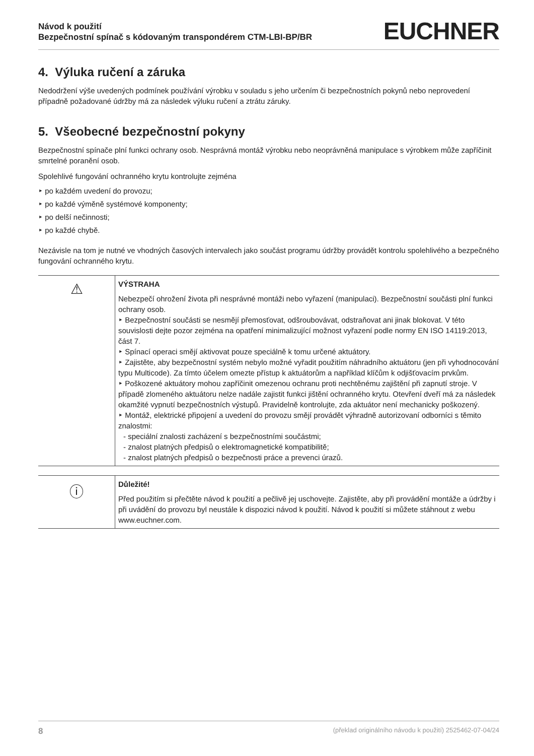Návod k použití
Bezpečnostní spínač s kódovaným transpondérem CTM-LBI-BP/BR
EUCHNER
4. Výluka ručení a záruka
Nedodržení výše uvedených podmínek používání výrobku v souladu s jeho určením či bezpečnostních pokynů nebo neprovedení případně požadované údržby má za následek výluku ručení a ztrátu záruky.
5. Všeobecné bezpečnostní pokyny
Bezpečnostní spínače plní funkci ochrany osob. Nesprávná montáž výrobku nebo neoprávněná manipulace s výrobkem může zapříčinit smrtelné poranění osob.
Spolehlivé fungování ochranného krytu kontrolujte zejména
‣ po každém uvedení do provozu;
‣ po každé výměně systémové komponenty;
‣ po delší nečinnosti;
‣ po každé chybě.
Nezávisle na tom je nutné ve vhodných časových intervalech jako součást programu údržby provádět kontrolu spolehlivého a bezpečného fungování ochranného krytu.
⚠
VÝSTRAHA
Nebezpečí ohrožení života při nesprávné montáži nebo vyřazení (manipulaci). Bezpečnostní součásti plní funkci ochrany osob.
‣ Bezpečnostní součásti se nesmějí přemosťovat, odšroubovávat, odstraňovat ani jinak blokovat. V této souvislosti dejte pozor zejména na opatření minimalizující možnost vyřazení podle normy EN ISO 14119:2013, část 7.
‣ Spínací operaci smějí aktivovat pouze speciálně k tomu určené aktuátory.
‣ Zajistěte, aby bezpečnostní systém nebylo možné vyřadit použitím náhradního aktuátoru (jen při vyhodnocování typu Multicode). Za tímto účelem omezte přístup k aktuátorům a například klíčům k odjišťovacím prvkům.
‣ Poškozené aktuátory mohou zapříčinit omezenou ochranu proti nechtěnému zajištění při zapnutí stroje. V případě zlomeného aktuátoru nelze nadále zajistit funkci jištění ochranného krytu. Otevření dveří má za následek okamžité vypnutí bezpečnostních výstupů. Pravidelně kontrolujte, zda aktuátor není mechanicky poškozený.
‣ Montáž, elektrické připojení a uvedení do provozu smějí provádět výhradně autorizovaní odborníci s těmito znalostmi:
- speciální znalosti zacházení s bezpečnostními součástmi;
- znalost platných předpisů o elektromagnetické kompatibilitě;
- znalost platných předpisů o bezpečnosti práce a prevenci úrazů.
ⓘ
Důležité!
Před použitím si přečtěte návod k použití a pečlivě jej uschovejte. Zajistěte, aby při provádění montáže a údržby i při uvádění do provozu byl neustále k dispozici návod k použití. Návod k použití si můžete stáhnout z webu www.euchner.com.
8 (překlad originálního návodu k použití) 2525462-07-04/24